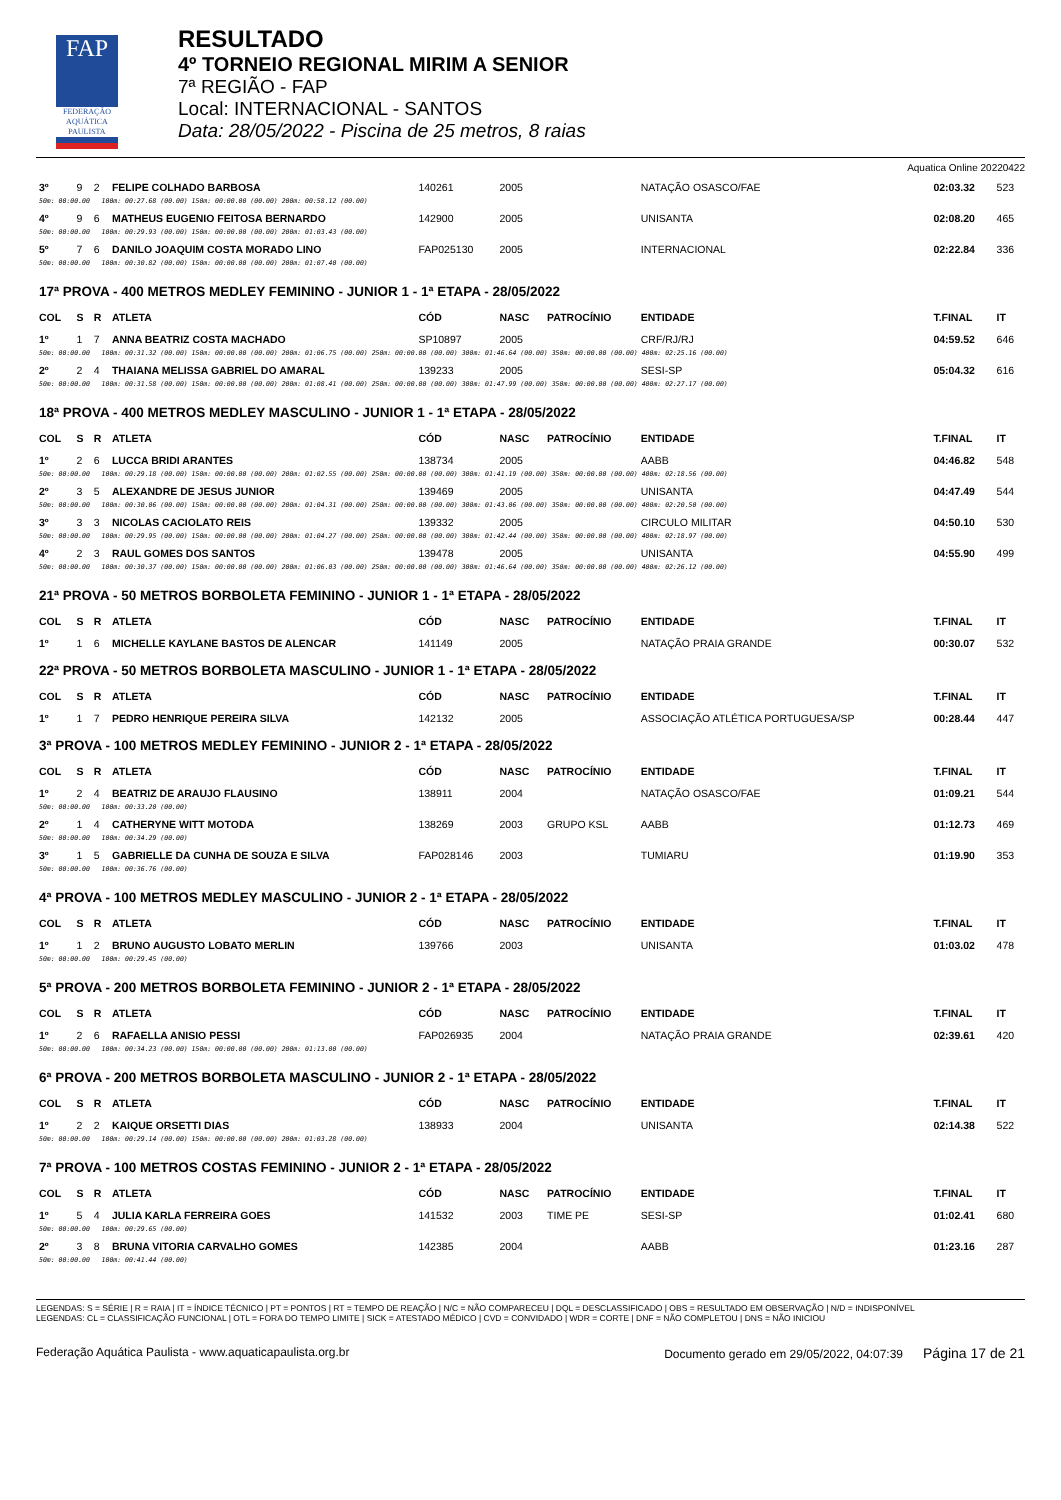FAP
FEDERAÇÃO AQUÁTICA PAULISTA
RESULTADO
4º TORNEIO REGIONAL MIRIM A SENIOR
7ª REGIÃO - FAP
Local: INTERNACIONAL - SANTOS
Data: 28/05/2022 - Piscina de 25 metros, 8 raias
Aquatica Online 20220422
| 3º | 9 | 2 | FELIPE COLHADO BARBOSA | 140261 | 2005 | | NATAÇÃO OSASCO/FAE | 02:03.32 | 523 |
| 50m: 00:00.00 100m: 00:27.68 (00.00) 150m: 00:00.00 (00.00) 200m: 00:58.12 (00.00) | | | | | | | | | |
| 4º | 9 | 6 | MATHEUS EUGENIO FEITOSA BERNARDO | 142900 | 2005 | | UNISANTA | 02:08.20 | 465 |
| 50m: 00:00.00 100m: 00:29.93 (00.00) 150m: 00:00.00 (00.00) 200m: 01:03.43 (00.00) | | | | | | | | | |
| 5º | 7 | 6 | DANILO JOAQUIM COSTA MORADO LINO | FAP025130 | 2005 | | INTERNACIONAL | 02:22.84 | 336 |
| 50m: 00:00.00 100m: 00:30.82 (00.00) 150m: 00:00.00 (00.00) 200m: 01:07.40 (00.00) | | | | | | | | | |
| 17ª PROVA - 400 METROS MEDLEY FEMININO - JUNIOR 1 - 1ª ETAPA - 28/05/2022 | | | | | | | | | |
| COL | S | R | ATLETA | CÓD | NASC | PATROCÍNIO | ENTIDADE | T.FINAL | IT |
| 1º | 1 | 7 | ANNA BEATRIZ COSTA MACHADO | SP10897 | 2005 | | CRF/RJ/RJ | 04:59.52 | 646 |
| 50m: 00:00.00 100m: 00:31.32 (00.00) 150m: 00:00.00 (00.00) 200m: 01:06.75 (00.00) 250m: 00:00.00 (00.00) 300m: 01:46.64 (00.00) 350m: 00:00.00 (00.00) 400m: 02:25.16 (00.00) | | | | | | | | | |
| 2º | 2 | 4 | THAIANA MELISSA GABRIEL DO AMARAL | 139233 | 2005 | | SESI-SP | 05:04.32 | 616 |
| 50m: 00:00.00 100m: 00:31.58 (00.00) 150m: 00:00.00 (00.00) 200m: 01:08.41 (00.00) 250m: 00:00.00 (00.00) 300m: 01:47.99 (00.00) 350m: 00:00.00 (00.00) 400m: 02:27.17 (00.00) | | | | | | | | | |
| 18ª PROVA - 400 METROS MEDLEY MASCULINO - JUNIOR 1 - 1ª ETAPA - 28/05/2022 | | | | | | | | | |
| COL | S | R | ATLETA | CÓD | NASC | PATROCÍNIO | ENTIDADE | T.FINAL | IT |
| 1º | 2 | 6 | LUCCA BRIDI ARANTES | 138734 | 2005 | | AABB | 04:46.82 | 548 |
| 50m: 00:00.00 100m: 00:29.18 (00.00) 150m: 00:00.00 (00.00) 200m: 01:02.55 (00.00) 250m: 00:00.00 (00.00) 300m: 01:41.19 (00.00) 350m: 00:00.00 (00.00) 400m: 02:18.56 (00.00) | | | | | | | | | |
| 2º | 3 | 5 | ALEXANDRE DE JESUS JUNIOR | 139469 | 2005 | | UNISANTA | 04:47.49 | 544 |
| 50m: 00:00.00 100m: 00:30.06 (00.00) 150m: 00:00.00 (00.00) 200m: 01:04.31 (00.00) 250m: 00:00.00 (00.00) 300m: 01:43.06 (00.00) 350m: 00:00.00 (00.00) 400m: 02:20.50 (00.00) | | | | | | | | | |
| 3º | 3 | 3 | NICOLAS CACIOLATO REIS | 139332 | 2005 | | CIRCULO MILITAR | 04:50.10 | 530 |
| 50m: 00:00.00 100m: 00:29.95 (00.00) 150m: 00:00.00 (00.00) 200m: 01:04.27 (00.00) 250m: 00:00.00 (00.00) 300m: 01:42.44 (00.00) 350m: 00:00.00 (00.00) 400m: 02:18.97 (00.00) | | | | | | | | | |
| 4º | 2 | 3 | RAUL GOMES DOS SANTOS | 139478 | 2005 | | UNISANTA | 04:55.90 | 499 |
| 50m: 00:00.00 100m: 00:30.37 (00.00) 150m: 00:00.00 (00.00) 200m: 01:06.03 (00.00) 250m: 00:00.00 (00.00) 300m: 01:46.64 (00.00) 350m: 00:00.00 (00.00) 400m: 02:26.12 (00.00) | | | | | | | | | |
| 21ª PROVA - 50 METROS BORBOLETA FEMININO - JUNIOR 1 - 1ª ETAPA - 28/05/2022 | | | | | | | | | |
| COL | S | R | ATLETA | CÓD | NASC | PATROCÍNIO | ENTIDADE | T.FINAL | IT |
| 1º | 1 | 6 | MICHELLE KAYLANE BASTOS DE ALENCAR | 141149 | 2005 | | NATAÇÃO PRAIA GRANDE | 00:30.07 | 532 |
| 22ª PROVA - 50 METROS BORBOLETA MASCULINO - JUNIOR 1 - 1ª ETAPA - 28/05/2022 | | | | | | | | | |
| COL | S | R | ATLETA | CÓD | NASC | PATROCÍNIO | ENTIDADE | T.FINAL | IT |
| 1º | 1 | 7 | PEDRO HENRIQUE PEREIRA SILVA | 142132 | 2005 | | ASSOCIAÇÃO ATLÉTICA PORTUGUESA/SP | 00:28.44 | 447 |
| 3ª PROVA - 100 METROS MEDLEY FEMININO - JUNIOR 2 - 1ª ETAPA - 28/05/2022 | | | | | | | | | |
| COL | S | R | ATLETA | CÓD | NASC | PATROCÍNIO | ENTIDADE | T.FINAL | IT |
| 1º | 2 | 4 | BEATRIZ DE ARAUJO FLAUSINO | 138911 | 2004 | | NATAÇÃO OSASCO/FAE | 01:09.21 | 544 |
| 50m: 00:00.00 100m: 00:33.20 (00.00) | | | | | | | | | |
| 2º | 1 | 4 | CATHERYNE WITT MOTODA | 138269 | 2003 | GRUPO KSL | AABB | 01:12.73 | 469 |
| 50m: 00:00.00 100m: 00:34.29 (00.00) | | | | | | | | | |
| 3º | 1 | 5 | GABRIELLE DA CUNHA DE SOUZA E SILVA | FAP028146 | 2003 | | TUMIARU | 01:19.90 | 353 |
| 50m: 00:00.00 100m: 00:36.76 (00.00) | | | | | | | | | |
| 4ª PROVA - 100 METROS MEDLEY MASCULINO - JUNIOR 2 - 1ª ETAPA - 28/05/2022 | | | | | | | | | |
| COL | S | R | ATLETA | CÓD | NASC | PATROCÍNIO | ENTIDADE | T.FINAL | IT |
| 1º | 1 | 2 | BRUNO AUGUSTO LOBATO MERLIN | 139766 | 2003 | | UNISANTA | 01:03.02 | 478 |
| 50m: 00:00.00 100m: 00:29.45 (00.00) | | | | | | | | | |
| 5ª PROVA - 200 METROS BORBOLETA FEMININO - JUNIOR 2 - 1ª ETAPA - 28/05/2022 | | | | | | | | | |
| COL | S | R | ATLETA | CÓD | NASC | PATROCÍNIO | ENTIDADE | T.FINAL | IT |
| 1º | 2 | 6 | RAFAELLA ANISIO PESSI | FAP026935 | 2004 | | NATAÇÃO PRAIA GRANDE | 02:39.61 | 420 |
| 50m: 00:00.00 100m: 00:34.23 (00.00) 150m: 00:00.00 (00.00) 200m: 01:13.00 (00.00) | | | | | | | | | |
| 6ª PROVA - 200 METROS BORBOLETA MASCULINO - JUNIOR 2 - 1ª ETAPA - 28/05/2022 | | | | | | | | | |
| COL | S | R | ATLETA | CÓD | NASC | PATROCÍNIO | ENTIDADE | T.FINAL | IT |
| 1º | 2 | 2 | KAIQUE ORSETTI DIAS | 138933 | 2004 | | UNISANTA | 02:14.38 | 522 |
| 50m: 00:00.00 100m: 00:29.14 (00.00) 150m: 00:00.00 (00.00) 200m: 01:03.28 (00.00) | | | | | | | | | |
| 7ª PROVA - 100 METROS COSTAS FEMININO - JUNIOR 2 - 1ª ETAPA - 28/05/2022 | | | | | | | | | |
| COL | S | R | ATLETA | CÓD | NASC | PATROCÍNIO | ENTIDADE | T.FINAL | IT |
| 1º | 5 | 4 | JULIA KARLA FERREIRA GOES | 141532 | 2003 | TIME PE | SESI-SP | 01:02.41 | 680 |
| 50m: 00:00.00 100m: 00:29.65 (00.00) | | | | | | | | | |
| 2º | 3 | 8 | BRUNA VITORIA CARVALHO GOMES | 142385 | 2004 | | AABB | 01:23.16 | 287 |
| 50m: 00:00.00 100m: 00:41.44 (00.00) | | | | | | | | | |
LEGENDAS: S = SÉRIE | R = RAIA | IT = ÍNDICE TÉCNICO | PT = PONTOS | RT = TEMPO DE REAÇÃO | N/C = NÃO COMPARECEU | DQL = DESCLASSIFICADO | OBS = RESULTADO EM OBSERVAÇÃO | N/D = INDISPONÍVEL
LEGENDAS: CL = CLASSIFICAÇÃO FUNCIONAL | OTL = FORA DO TEMPO LIMITE | SICK = ATESTADO MÉDICO | CVD = CONVIDADO | WDR = CORTE | DNF = NÃO COMPLETOU | DNS = NÃO INICIOU
Federação Aquática Paulista - www.aquaticapaulista.org.br Documento gerado em 29/05/2022, 04:07:39 Página 17 de 21